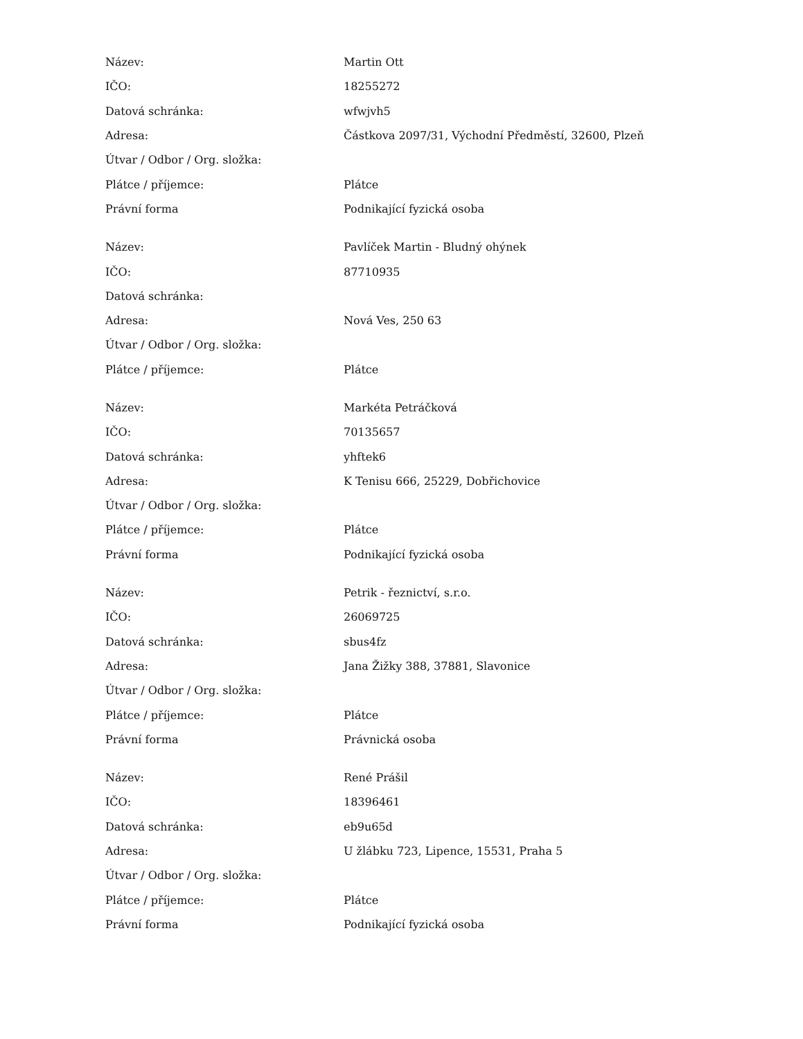| Název: | Martin Ott |
| IČO: | 18255272 |
| Datová schránka: | wfwjvh5 |
| Adresa: | Částkova 2097/31, Východní Předměstí, 32600, Plzeň |
| Útvar / Odbor / Org. složka: | |
| Plátce / příjemce: | Plátce |
| Právní forma | Podnikající fyzická osoba |
| Název: | Pavlíček Martin - Bludný ohýnek |
| IČO: | 87710935 |
| Datová schránka: | |
| Adresa: | Nová Ves, 250 63 |
| Útvar / Odbor / Org. složka: | |
| Plátce / příjemce: | Plátce |
| Název: | Markéta Petráčková |
| IČO: | 70135657 |
| Datová schránka: | yhftek6 |
| Adresa: | K Tenisu 666, 25229, Dobřichovice |
| Útvar / Odbor / Org. složka: | |
| Plátce / příjemce: | Plátce |
| Právní forma | Podnikající fyzická osoba |
| Název: | Petrik - řeznictví, s.r.o. |
| IČO: | 26069725 |
| Datová schránka: | sbus4fz |
| Adresa: | Jana Žižky 388, 37881, Slavonice |
| Útvar / Odbor / Org. složka: | |
| Plátce / příjemce: | Plátce |
| Právní forma | Právnická osoba |
| Název: | René Prášil |
| IČO: | 18396461 |
| Datová schránka: | eb9u65d |
| Adresa: | U žlábku 723, Lipence, 15531, Praha 5 |
| Útvar / Odbor / Org. složka: | |
| Plátce / příjemce: | Plátce |
| Právní forma | Podnikající fyzická osoba |